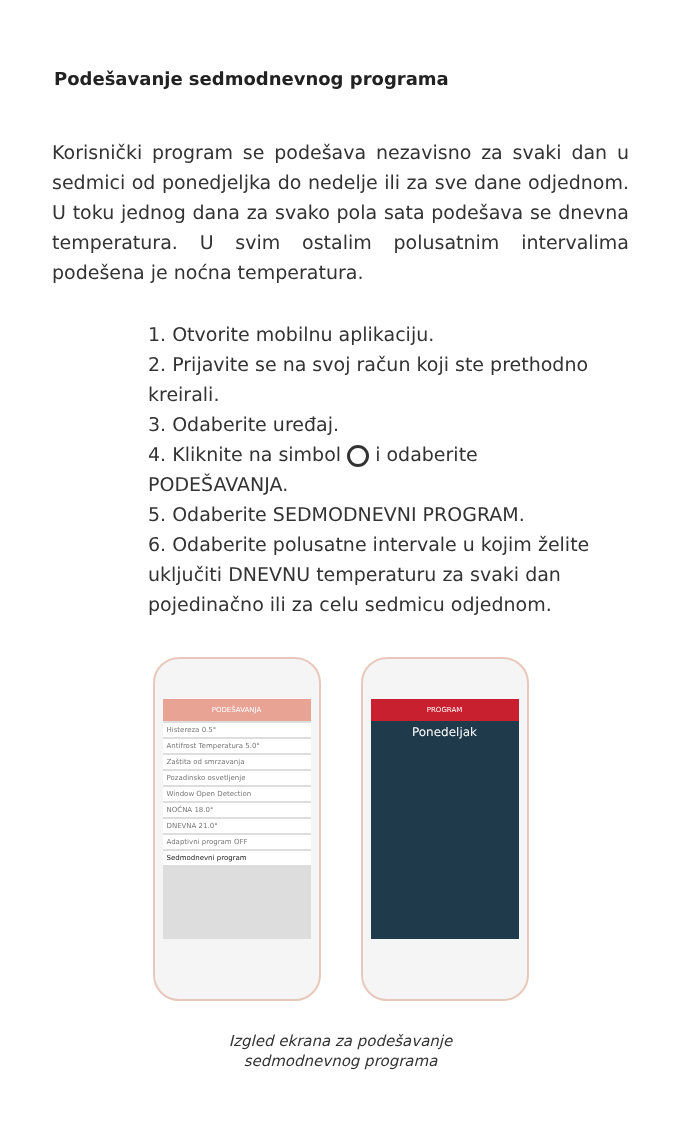Podešavanje sedmodnevnog programa
Korisnički program se podešava nezavisno za svaki dan u sedmici od ponedjeljka do nedelje ili za sve dane odjednom. U toku jednog dana za svako pola sata podešava se dnevna temperatura. U svim ostalim polusatnim intervalima podešena je noćna temperatura.
1. Otvorite mobilnu aplikaciju.
2. Prijavite se na svoj račun koji ste prethodno kreirali.
3. Odaberite uređaj.
4. Kliknite na simbol i odaberite PODEŠAVANJA.
5. Odaberite SEDMODNEVNI PROGRAM.
6. Odaberite polusatne intervale u kojim želite uključiti DNEVNU temperaturu za svaki dan pojedinačno ili za celu sedmicu odjednom.
PODEŠAVANJA
Histereza 0.5°
Antifrost Temperatura 5.0°
Zaštita od smrzavanja
Pozadinsko osvetljenje
Window Open Detection
NOĆNA 18.0°
DNEVNA 21.0°
Adaptivni program OFF
Sedmodnevni program
PROGRAM
Ponedeljak
Izgled ekrana za podešavanje
sedmodnevnog programa